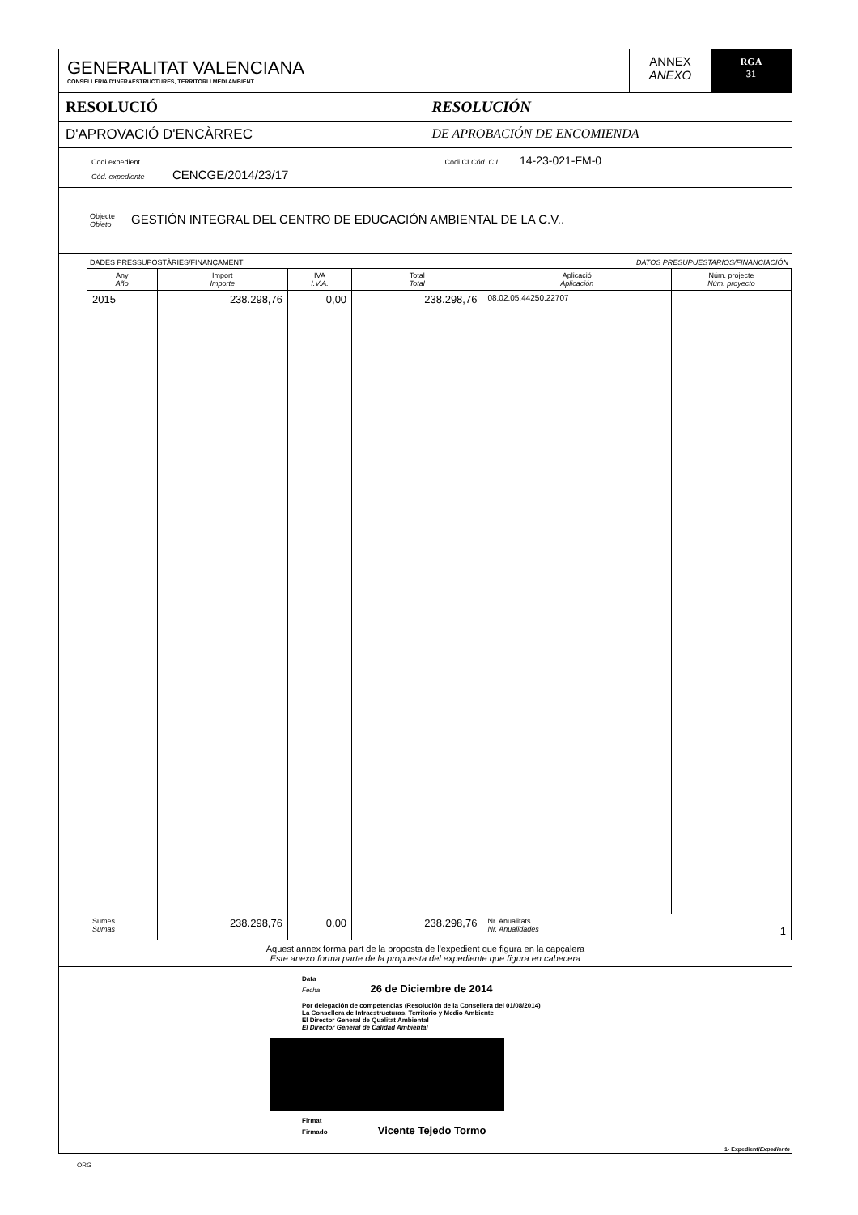GENERALITAT VALENCIANA
CONSELLERIA D'INFRAESTRUCTURES, TERRITORI I MEDI AMBIENT
ANNEX
ANEXO
RGA
31
RESOLUCIÓ RESOLUCIÓN
D'APROVACIÓ D'ENCÀRREC DE APROBACIÓN DE ENCOMIENDA
Codi expedient
Cód. expediente CENCGE/2014/23/17
Codi CI Cód. C.I. 14-23-021-FM-0
Objecte
Objeto GESTIÓN INTEGRAL DEL CENTRO DE EDUCACIÓN AMBIENTAL DE LA C.V..
DADES PRESSUPOSTÀRIES/FINANÇAMENT DATOS PRESUPUESTARIOS/FINANCIACIÓN
| Any Año | Import Importe | IVA I.V.A. | Total Total | Aplicació Aplicación | Núm. projecte Núm. proyecto |
| --- | --- | --- | --- | --- | --- |
| 2015 | 238.298,76 | 0,00 | 238.298,76 | 08.02.05.44250.22707 | |
| Sumes Sumas | 238.298,76 | 0,00 | 238.298,76 | Nr. Anualitats Nr. Anualidades 1 | |
Aquest annex forma part de la proposta de l'expedient que figura en la capçalera
Este anexo forma parte de la propuesta del expediente que figura en cabecera
Data
Fecha 26 de Diciembre de 2014
Por delegación de competencias (Resolución de la Consellera del 01/08/2014)
La Consellera de Infraestructuras, Territorio y Medio Ambiente
El Director General de Qualitat Ambiental
El Director General de Calidad Ambiental
Firmat
Firmado Vicente Tejedo Tormo
1- Expedient/Expediente
ORG